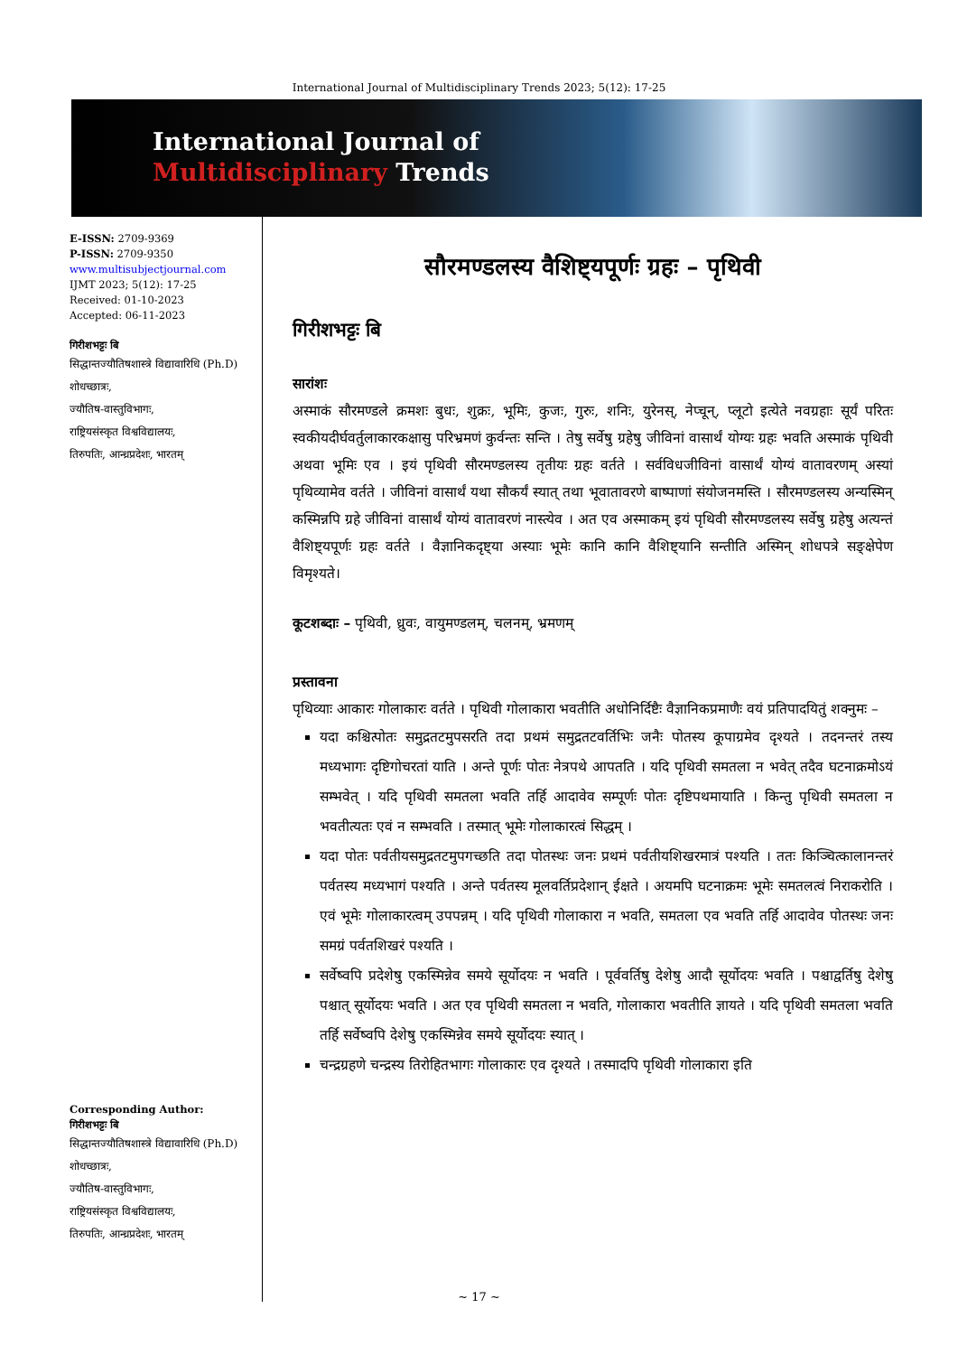International Journal of Multidisciplinary Trends 2023; 5(12): 17-25
International Journal of
Multidisciplinary Trends
E-ISSN: 2709-9369
P-ISSN: 2709-9350
www.multisubjectjournal.com
IJMT 2023; 5(12): 17-25
Received: 01-10-2023
Accepted: 06-11-2023
गिरीशभट्टः बि
सिद्धान्तज्यौतिषशास्त्रे विद्यावारिधि (Ph.D) शोधच्छात्रः,
ज्यौतिष-वास्तुविभागः,
राष्ट्रियसंस्कृत विश्वविद्यालयः,
तिरुपतिः, आन्ध्रप्रदेशः, भारतम्
Corresponding Author:
गिरीशभट्टः बि
सिद्धान्तज्यौतिषशास्त्रे विद्यावारिधि (Ph.D) शोधच्छात्रः,
ज्यौतिष-वास्तुविभागः,
राष्ट्रियसंस्कृत विश्वविद्यालयः,
तिरुपतिः, आन्ध्रप्रदेशः, भारतम्
सौरमण्डलस्य वैशिष्ट्यपूर्णः ग्रहः – पृथिवी
गिरीशभट्टः बि
सारांशः
अस्माकं सौरमण्डले क्रमशः बुधः, शुक्रः, भूमिः, कुजः, गुरुः, शनिः, युरेनस्, नेप्चून्, प्लूटो इत्येते नवग्रहाः सूर्यं परितः स्वकीयदीर्घवर्तुलाकारकक्षासु परिभ्रमणं कुर्वन्तः सन्ति । तेषु सर्वेषु ग्रहेषु जीविनां वासार्थं योग्यः ग्रहः भवति अस्माकं पृथिवी अथवा भूमिः एव । इयं पृथिवी सौरमण्डलस्य तृतीयः ग्रहः वर्तते । सर्वविधजीविनां वासार्थं योग्यं वातावरणम् अस्यां पृथिव्यामेव वर्तते । जीविनां वासार्थं यथा सौकर्यं स्यात् तथा भूवातावरणे बाष्पाणां संयोजनमस्ति । सौरमण्डलस्य अन्यस्मिन् कस्मिन्नपि ग्रहे जीविनां वासार्थं योग्यं वातावरणं नास्त्येव । अत एव अस्माकम् इयं पृथिवी सौरमण्डलस्य सर्वेषु ग्रहेषु अत्यन्तं वैशिष्ट्यपूर्णः ग्रहः वर्तते । वैज्ञानिकदृष्ट्या अस्याः भूमेः कानि कानि वैशिष्ट्यानि सन्तीति अस्मिन् शोधपत्रे सङ्क्षेपेण विमृश्यते।
कूटशब्दाः – पृथिवी, ध्रुवः, वायुमण्डलम्, चलनम्, भ्रमणम्
प्रस्तावना
पृथिव्याः आकारः गोलाकारः वर्तते । पृथिवी गोलाकारा भवतीति अधोनिर्दिष्टैः वैज्ञानिकप्रमाणैः वयं प्रतिपादयितुं शक्नुमः –
यदा कश्चित्पोतः समुद्रतटमुपसरति तदा प्रथमं समुद्रतटवर्तिभिः जनैः पोतस्य कूपाग्रमेव दृश्यते । तदनन्तरं तस्य मध्यभागः दृष्टिगोचरतां याति । अन्ते पूर्णः पोतः नेत्रपथे आपतति । यदि पृथिवी समतला न भवेत् तदैव घटनाक्रमोऽयं सम्भवेत् । यदि पृथिवी समतला भवति तर्हि आदावेव सम्पूर्णः पोतः दृष्टिपथमायाति । किन्तु पृथिवी समतला न भवतीत्यतः एवं न सम्भवति । तस्मात् भूमेः गोलाकारत्वं सिद्धम् ।
यदा पोतः पर्वतीयसमुद्रतटमुपगच्छति तदा पोतस्थः जनः प्रथमं पर्वतीयशिखरमात्रं पश्यति । ततः किञ्चित्कालानन्तरं पर्वतस्य मध्यभागं पश्यति । अन्ते पर्वतस्य मूलवर्तिप्रदेशान् ईक्षते । अयमपि घटनाक्रमः भूमेः समतलत्वं निराकरोति । एवं भूमेः गोलाकारत्वम् उपपन्नम् । यदि पृथिवी गोलाकारा न भवति, समतला एव भवति तर्हि आदावेव पोतस्थः जनः समग्रं पर्वतशिखरं पश्यति ।
सर्वेष्वपि प्रदेशेषु एकस्मिन्नेव समये सूर्योदयः न भवति । पूर्ववर्तिषु देशेषु आदौ सूर्योदयः भवति । पश्चाद्वर्तिषु देशेषु पश्चात् सूर्योदयः भवति । अत एव पृथिवी समतला न भवति, गोलाकारा भवतीति ज्ञायते । यदि पृथिवी समतला भवति तर्हि सर्वेष्वपि देशेषु एकस्मिन्नेव समये सूर्योदयः स्यात् ।
चन्द्रग्रहणे चन्द्रस्य तिरोहितभागः गोलाकारः एव दृश्यते । तस्मादपि पृथिवी गोलाकारा इति
~ 17 ~